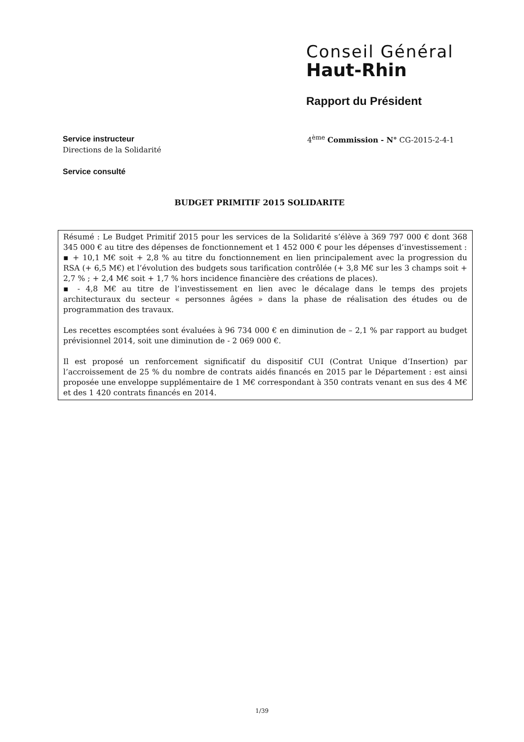Conseil Général
Haut-Rhin
Rapport du Président
Service instructeur
Directions de la Solidarité
Service consulté
4<sup>ème</sup> Commission - N° CG-2015-2-4-1
BUDGET PRIMITIF 2015 SOLIDARITE
Résumé : Le Budget Primitif 2015 pour les services de la Solidarité s’élève à 369 797 000 € dont 368 345 000 € au titre des dépenses de fonctionnement et 1 452 000 € pour les dépenses d’investissement :
▪ + 10,1 M€ soit + 2,8 % au titre du fonctionnement en lien principalement avec la progression du RSA (+ 6,5 M€) et l’évolution des budgets sous tarification contrôlée (+ 3,8 M€ sur les 3 champs soit + 2,7 % ; + 2,4 M€ soit + 1,7 % hors incidence financière des créations de places).
▪ - 4,8 M€ au titre de l’investissement en lien avec le décalage dans le temps des projets architecturaux du secteur « personnes âgées » dans la phase de réalisation des études ou de programmation des travaux.
Les recettes escomptées sont évaluées à 96 734 000 € en diminution de – 2,1 % par rapport au budget prévisionnel 2014, soit une diminution de - 2 069 000 €.
Il est proposé un renforcement significatif du dispositif CUI (Contrat Unique d’Insertion) par l’accroissement de 25 % du nombre de contrats aidés financés en 2015 par le Département : est ainsi proposée une enveloppe supplémentaire de 1 M€ correspondant à 350 contrats venant en sus des 4 M€ et des 1 420 contrats financés en 2014.
1/39